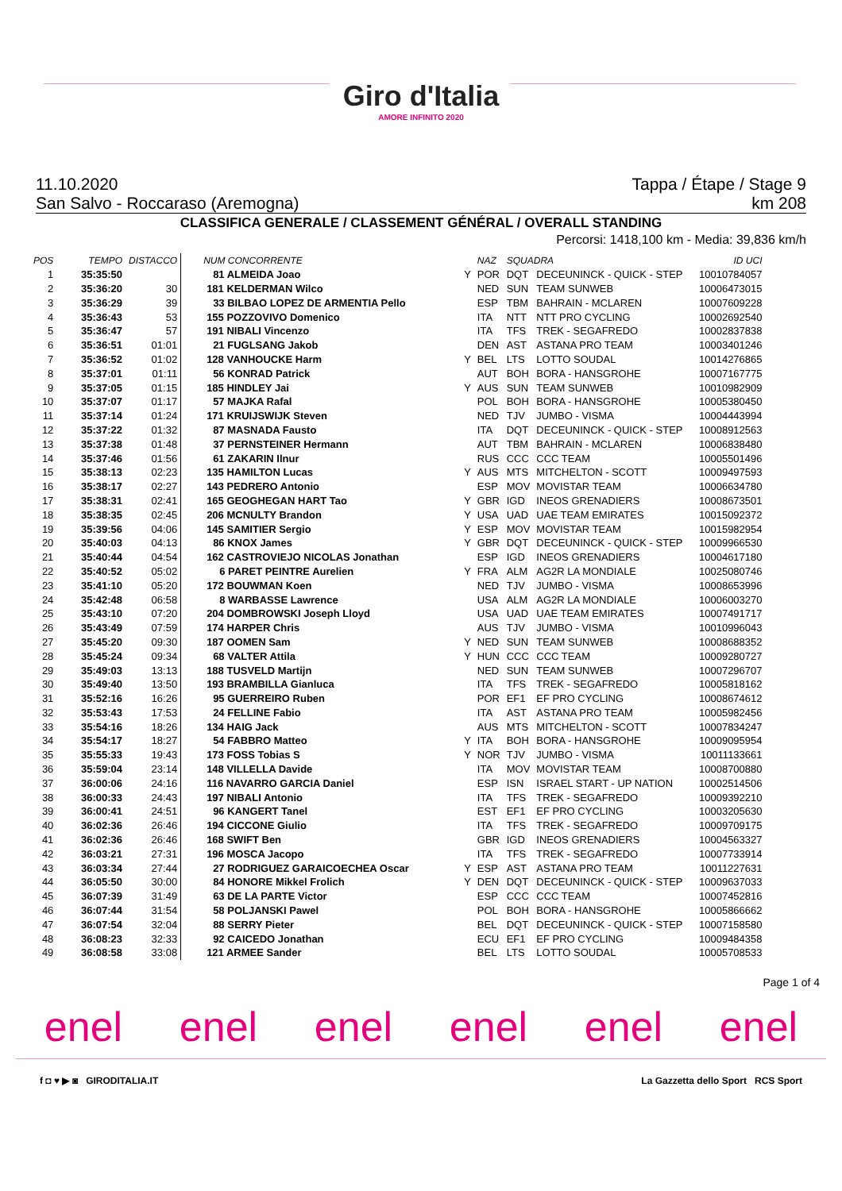Giro d'Italia
AMORE INFINITO 2020
11.10.2020 Tappa / Étape / Stage 9
San Salvo - Roccaraso (Aremogna) km 208
CLASSIFICA GENERALE / CLASSEMENT GÉNÉRAL / OVERALL STANDING
Percorsi: 1418,100 km - Media: 39,836 km/h
| POS | TEMPO | DISTACCO | NUM CONCORRENTE | | NAZ | SQUADRA | | ID UCI |
| --- | --- | --- | --- | --- | --- | --- | --- | --- |
| 1 | 35:35:50 | | 81 ALMEIDA Joao | Y | POR | DQT | DECEUNINCK - QUICK - STEP | 10010784057 |
| 2 | 35:36:20 | 30 | 181 KELDERMAN Wilco | | NED | SUN | TEAM SUNWEB | 10006473015 |
| 3 | 35:36:29 | 39 | 33 BILBAO LOPEZ DE ARMENTIA Pello | | ESP | TBM | BAHRAIN - MCLAREN | 10007609228 |
| 4 | 35:36:43 | 53 | 155 POZZOVIVO Domenico | | ITA | NTT | NTT PRO CYCLING | 10002692540 |
| 5 | 35:36:47 | 57 | 191 NIBALI Vincenzo | | ITA | TFS | TREK - SEGAFREDO | 10002837838 |
| 6 | 35:36:51 | 01:01 | 21 FUGLSANG Jakob | | DEN | AST | ASTANA PRO TEAM | 10003401246 |
| 7 | 35:36:52 | 01:02 | 128 VANHOUCKE Harm | Y | BEL | LTS | LOTTO SOUDAL | 10014276865 |
| 8 | 35:37:01 | 01:11 | 56 KONRAD Patrick | | AUT | BOH | BORA - HANSGROHE | 10007167775 |
| 9 | 35:37:05 | 01:15 | 185 HINDLEY Jai | Y | AUS | SUN | TEAM SUNWEB | 10010982909 |
| 10 | 35:37:07 | 01:17 | 57 MAJKA Rafal | | POL | BOH | BORA - HANSGROHE | 10005380450 |
| 11 | 35:37:14 | 01:24 | 171 KRUIJSWIJK Steven | | NED | TJV | JUMBO - VISMA | 10004443994 |
| 12 | 35:37:22 | 01:32 | 87 MASNADA Fausto | | ITA | DQT | DECEUNINCK - QUICK - STEP | 10008912563 |
| 13 | 35:37:38 | 01:48 | 37 PERNSTEINER Hermann | | AUT | TBM | BAHRAIN - MCLAREN | 10006838480 |
| 14 | 35:37:46 | 01:56 | 61 ZAKARIN Ilnur | | RUS | CCC | CCC TEAM | 10005501496 |
| 15 | 35:38:13 | 02:23 | 135 HAMILTON Lucas | Y | AUS | MTS | MITCHELTON - SCOTT | 10009497593 |
| 16 | 35:38:17 | 02:27 | 143 PEDRERO Antonio | | ESP | MOV | MOVISTAR TEAM | 10006634780 |
| 17 | 35:38:31 | 02:41 | 165 GEOGHEGAN HART Tao | Y | GBR | IGD | INEOS GRENADIERS | 10008673501 |
| 18 | 35:38:35 | 02:45 | 206 MCNULTY Brandon | Y | USA | UAD | UAE TEAM EMIRATES | 10015092372 |
| 19 | 35:39:56 | 04:06 | 145 SAMITIER Sergio | Y | ESP | MOV | MOVISTAR TEAM | 10015982954 |
| 20 | 35:40:03 | 04:13 | 86 KNOX James | Y | GBR | DQT | DECEUNINCK - QUICK - STEP | 10009966530 |
| 21 | 35:40:44 | 04:54 | 162 CASTROVIEJO NICOLAS Jonathan | | ESP | IGD | INEOS GRENADIERS | 10004617180 |
| 22 | 35:40:52 | 05:02 | 6 PARET PEINTRE Aurelien | Y | FRA | ALM | AG2R LA MONDIALE | 10025080746 |
| 23 | 35:41:10 | 05:20 | 172 BOUWMAN Koen | | NED | TJV | JUMBO - VISMA | 10008653996 |
| 24 | 35:42:48 | 06:58 | 8 WARBASSE Lawrence | | USA | ALM | AG2R LA MONDIALE | 10006003270 |
| 25 | 35:43:10 | 07:20 | 204 DOMBROWSKI Joseph Lloyd | | USA | UAD | UAE TEAM EMIRATES | 10007491717 |
| 26 | 35:43:49 | 07:59 | 174 HARPER Chris | | AUS | TJV | JUMBO - VISMA | 10010996043 |
| 27 | 35:45:20 | 09:30 | 187 OOMEN Sam | Y | NED | SUN | TEAM SUNWEB | 10008688352 |
| 28 | 35:45:24 | 09:34 | 68 VALTER Attila | Y | HUN | CCC | CCC TEAM | 10009280727 |
| 29 | 35:49:03 | 13:13 | 188 TUSVELD Martijn | | NED | SUN | TEAM SUNWEB | 10007296707 |
| 30 | 35:49:40 | 13:50 | 193 BRAMBILLA Gianluca | | ITA | TFS | TREK - SEGAFREDO | 10005818162 |
| 31 | 35:52:16 | 16:26 | 95 GUERREIRO Ruben | | POR | EF1 | EF PRO CYCLING | 10008674612 |
| 32 | 35:53:43 | 17:53 | 24 FELLINE Fabio | | ITA | AST | ASTANA PRO TEAM | 10005982456 |
| 33 | 35:54:16 | 18:26 | 134 HAIG Jack | | AUS | MTS | MITCHELTON - SCOTT | 10007834247 |
| 34 | 35:54:17 | 18:27 | 54 FABBRO Matteo | Y | ITA | BOH | BORA - HANSGROHE | 10009095954 |
| 35 | 35:55:33 | 19:43 | 173 FOSS Tobias S | Y | NOR | TJV | JUMBO - VISMA | 10011133661 |
| 36 | 35:59:04 | 23:14 | 148 VILLELLA Davide | | ITA | MOV | MOVISTAR TEAM | 10008700880 |
| 37 | 36:00:06 | 24:16 | 116 NAVARRO GARCIA Daniel | | ESP | ISN | ISRAEL START - UP NATION | 10002514506 |
| 38 | 36:00:33 | 24:43 | 197 NIBALI Antonio | | ITA | TFS | TREK - SEGAFREDO | 10009392210 |
| 39 | 36:00:41 | 24:51 | 96 KANGERT Tanel | | EST | EF1 | EF PRO CYCLING | 10003205630 |
| 40 | 36:02:36 | 26:46 | 194 CICCONE Giulio | | ITA | TFS | TREK - SEGAFREDO | 10009709175 |
| 41 | 36:02:36 | 26:46 | 168 SWIFT Ben | | GBR | IGD | INEOS GRENADIERS | 10004563327 |
| 42 | 36:03:21 | 27:31 | 196 MOSCA Jacopo | | ITA | TFS | TREK - SEGAFREDO | 10007733914 |
| 43 | 36:03:34 | 27:44 | 27 RODRIGUEZ GARAICOECHEA Oscar | Y | ESP | AST | ASTANA PRO TEAM | 10011227631 |
| 44 | 36:05:50 | 30:00 | 84 HONORE Mikkel Frolich | Y | DEN | DQT | DECEUNINCK - QUICK - STEP | 10009637033 |
| 45 | 36:07:39 | 31:49 | 63 DE LA PARTE Victor | | ESP | CCC | CCC TEAM | 10007452816 |
| 46 | 36:07:44 | 31:54 | 58 POLJANSKI Pawel | | POL | BOH | BORA - HANSGROHE | 10005866662 |
| 47 | 36:07:54 | 32:04 | 88 SERRY Pieter | | BEL | DQT | DECEUNINCK - QUICK - STEP | 10007158580 |
| 48 | 36:08:23 | 32:33 | 92 CAICEDO Jonathan | | ECU | EF1 | EF PRO CYCLING | 10009484358 |
| 49 | 36:08:58 | 33:08 | 121 ARMEE Sander | | BEL | LTS | LOTTO SOUDAL | 10005708533 |
Page 1 of 4
enel enel enel enel enel enel
f ◘ ♥ ▶ ◙ GIRODITALIA.IT La Gazzetta dello Sport RCS Sport